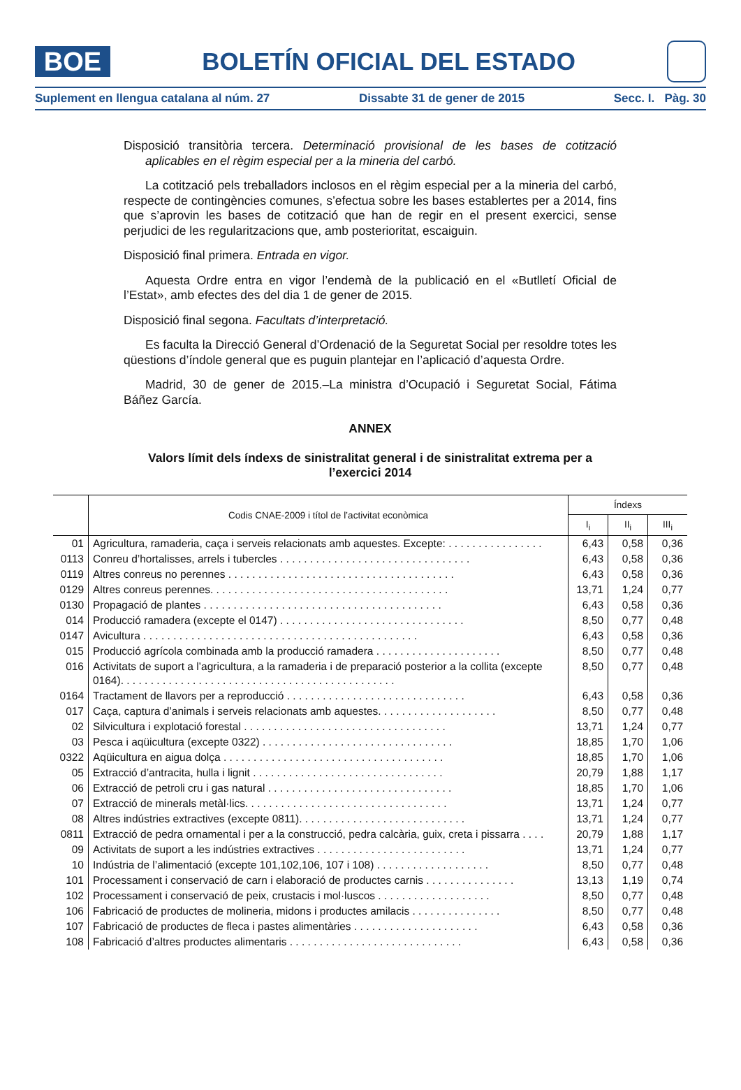BOE
BOLETÍN OFICIAL DEL ESTADO
Suplement en llengua catalana al núm. 27 Dissabte 31 de gener de 2015 Secc. I. Pàg. 30
Disposició transitòria tercera. Determinació provisional de les bases de cotització aplicables en el règim especial per a la mineria del carbó.
La cotització pels treballadors inclosos en el règim especial per a la mineria del carbó, respecte de contingències comunes, s’efectua sobre les bases establertes per a 2014, fins que s’aprovin les bases de cotització que han de regir en el present exercici, sense perjudici de les regularitzacions que, amb posterioritat, escaiguin.
Disposició final primera. Entrada en vigor.
Aquesta Ordre entra en vigor l’endemà de la publicació en el «Butlletí Oficial de l’Estat», amb efectes des del dia 1 de gener de 2015.
Disposició final segona. Facultats d’interpretació.
Es faculta la Direcció General d’Ordenació de la Seguretat Social per resoldre totes les qüestions d’índole general que es puguin plantejar en l’aplicació d’aquesta Ordre.
Madrid, 30 de gener de 2015.–La ministra d’Ocupació i Seguretat Social, Fátima Báñez García.
ANNEX
Valors límit dels índexs de sinistralitat general i de sinistralitat extrema per a l’exercici 2014
| | Codis CNAE-2009 i títol de l’activitat econòmica | Índexs | | |
| --- | --- | --- | --- | --- |
| | | I<sub>i</sub> | II<sub>i</sub> | III<sub>i</sub> |
| 01 | Agricultura, ramaderia, caça i serveis relacionats amb aquestes. Excepte: . . . . . . . . . . . . . . . . | 6,43 | 0,58 | 0,36 |
| 0113 | Conreu d’hortalisses, arrels i tubercles . . . . . . . . . . . . . . . . . . . . . . . . . . . . . . . . | 6,43 | 0,58 | 0,36 |
| 0119 | Altres conreus no perennes . . . . . . . . . . . . . . . . . . . . . . . . . . . . . . . . . . . . . . | 6,43 | 0,58 | 0,36 |
| 0129 | Altres conreus perennes. . . . . . . . . . . . . . . . . . . . . . . . . . . . . . . . . . . . . . . . | 13,71 | 1,24 | 0,77 |
| 0130 | Propagació de plantes . . . . . . . . . . . . . . . . . . . . . . . . . . . . . . . . . . . . . . . . | 6,43 | 0,58 | 0,36 |
| 014 | Producció ramadera (excepte el 0147) . . . . . . . . . . . . . . . . . . . . . . . . . . . . . . . | 8,50 | 0,77 | 0,48 |
| 0147 | Avicultura . . . . . . . . . . . . . . . . . . . . . . . . . . . . . . . . . . . . . . . . . . . . . . | 6,43 | 0,58 | 0,36 |
| 015 | Producció agrícola combinada amb la producció ramadera . . . . . . . . . . . . . . . . . . . . . | 8,50 | 0,77 | 0,48 |
| 016 | Activitats de suport a l’agricultura, a la ramaderia i de preparació posterior a la collita (excepte 0164). . . . . . . . . . . . . . . . . . . . . . . . . . . . . . . . . . . . . . . . . . . . . . | 8,50 | 0,77 | 0,48 |
| 0164 | Tractament de llavors per a reproducció . . . . . . . . . . . . . . . . . . . . . . . . . . . . . . | 6,43 | 0,58 | 0,36 |
| 017 | Caça, captura d’animals i serveis relacionats amb aquestes. . . . . . . . . . . . . . . . . . . . | 8,50 | 0,77 | 0,48 |
| 02 | Silvicultura i explotació forestal . . . . . . . . . . . . . . . . . . . . . . . . . . . . . . . . . . | 13,71 | 1,24 | 0,77 |
| 03 | Pesca i aqüicultura (excepte 0322) . . . . . . . . . . . . . . . . . . . . . . . . . . . . . . . . | 18,85 | 1,70 | 1,06 |
| 0322 | Aqüicultura en aigua dolça . . . . . . . . . . . . . . . . . . . . . . . . . . . . . . . . . . . . . | 18,85 | 1,70 | 1,06 |
| 05 | Extracció d’antracita, hulla i lignit . . . . . . . . . . . . . . . . . . . . . . . . . . . . . . . . | 20,79 | 1,88 | 1,17 |
| 06 | Extracció de petroli cru i gas natural . . . . . . . . . . . . . . . . . . . . . . . . . . . . . . . | 18,85 | 1,70 | 1,06 |
| 07 | Extracció de minerals metàl·lics. . . . . . . . . . . . . . . . . . . . . . . . . . . . . . . . . . | 13,71 | 1,24 | 0,77 |
| 08 | Altres indústries extractives (excepte 0811). . . . . . . . . . . . . . . . . . . . . . . . . . . . | 13,71 | 1,24 | 0,77 |
| 0811 | Extracció de pedra ornamental i per a la construcció, pedra calcària, guix, creta i pissarra . . . . | 20,79 | 1,88 | 1,17 |
| 09 | Activitats de suport a les indústries extractives . . . . . . . . . . . . . . . . . . . . . . . . . | 13,71 | 1,24 | 0,77 |
| 10 | Indústria de l’alimentació (excepte 101,102,106, 107 i 108) . . . . . . . . . . . . . . . . . . . | 8,50 | 0,77 | 0,48 |
| 101 | Processament i conservació de carn i elaboració de productes carnis . . . . . . . . . . . . . . . | 13,13 | 1,19 | 0,74 |
| 102 | Processament i conservació de peix, crustacis i mol·luscos . . . . . . . . . . . . . . . . . . . | 8,50 | 0,77 | 0,48 |
| 106 | Fabricació de productes de molineria, midons i productes amilacis . . . . . . . . . . . . . . . | 8,50 | 0,77 | 0,48 |
| 107 | Fabricació de productes de fleca i pastes alimentàries . . . . . . . . . . . . . . . . . . . . . | 6,43 | 0,58 | 0,36 |
| 108 | Fabricació d’altres productes alimentaris . . . . . . . . . . . . . . . . . . . . . . . . . . . . . | 6,43 | 0,58 | 0,36 |